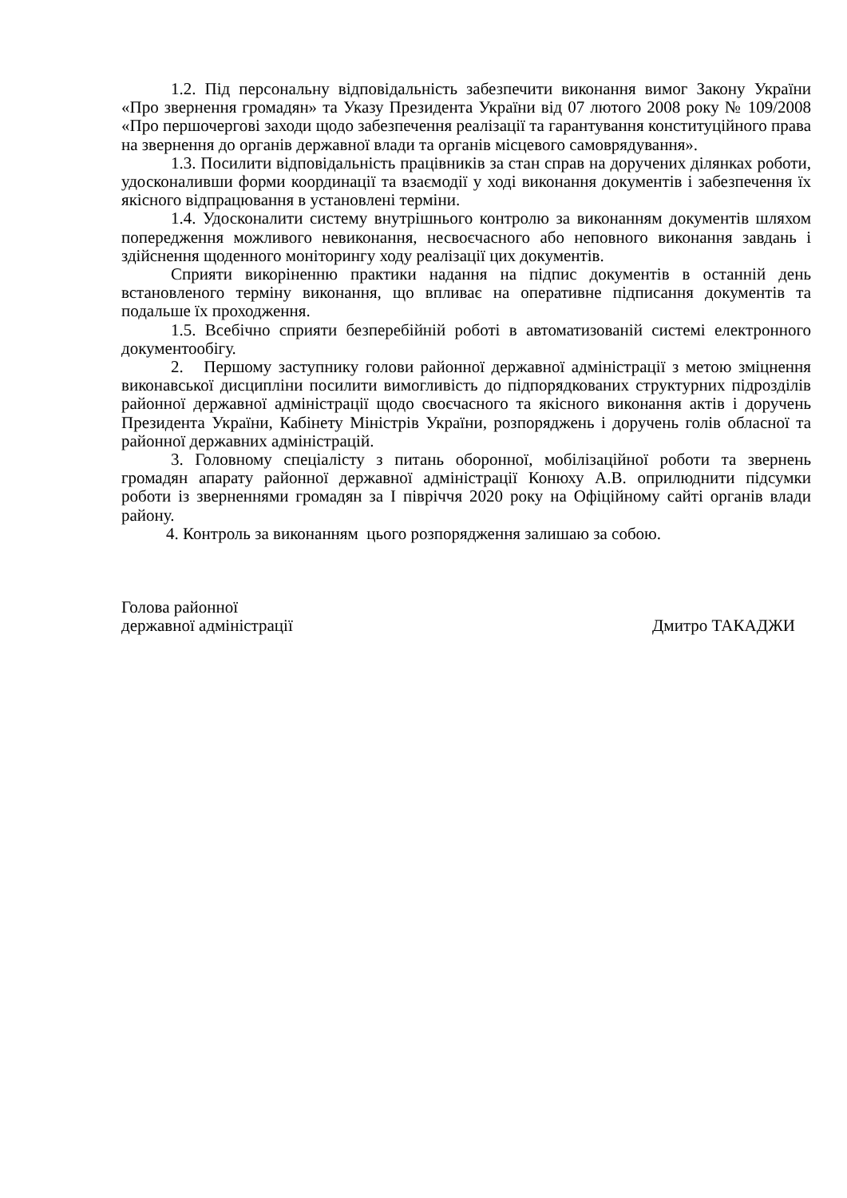1.2. Під персональну відповідальність забезпечити виконання вимог Закону України «Про звернення громадян» та Указу Президента України від 07 лютого 2008 року № 109/2008 «Про першочергові заходи щодо забезпечення реалізації та гарантування конституційного права на звернення до органів державної влади та органів місцевого самоврядування».
1.3. Посилити відповідальність працівників за стан справ на доручених ділянках роботи, удосконаливши форми координації та взаємодії у ході виконання документів і забезпечення їх якісного відпрацювання в установлені терміни.
1.4. Удосконалити систему внутрішнього контролю за виконанням документів шляхом попередження можливого невиконання, несвоєчасного або неповного виконання завдань і здійснення щоденного моніторингу ходу реалізації цих документів.
Сприяти викоріненню практики надання на підпис документів в останній день встановленого терміну виконання, що впливає на оперативне підписання документів та подальше їх проходження.
1.5. Всебічно сприяти безперебійній роботі в автоматизованій системі електронного документообігу.
2. Першому заступнику голови районної державної адміністрації з метою зміцнення виконавської дисципліни посилити вимогливість до підпорядкованих структурних підрозділів районної державної адміністрації щодо своєчасного та якісного виконання актів і доручень Президента України, Кабінету Міністрів України, розпоряджень і доручень голів обласної та районної державних адміністрацій.
3. Головному спеціалісту з питань оборонної, мобілізаційної роботи та звернень громадян апарату районної державної адміністрації Конюху А.В. оприлюднити підсумки роботи із зверненнями громадян за І півріччя 2020 року на Офіційному сайті органів влади району.
4. Контроль за виконанням цього розпорядження залишаю за собою.
Голова районної
державної адміністрації
Дмитро ТАКАДЖИ